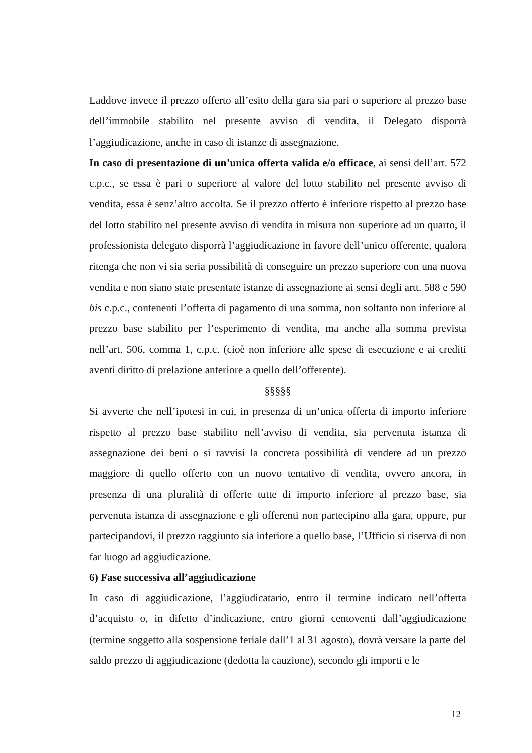Laddove invece il prezzo offerto all’esito della gara sia pari o superiore al prezzo base dell’immobile stabilito nel presente avviso di vendita, il Delegato disporrà l’aggiudicazione, anche in caso di istanze di assegnazione.
In caso di presentazione di un’unica offerta valida e/o efficace, ai sensi dell’art. 572 c.p.c., se essa è pari o superiore al valore del lotto stabilito nel presente avviso di vendita, essa è senz’altro accolta. Se il prezzo offerto è inferiore rispetto al prezzo base del lotto stabilito nel presente avviso di vendita in misura non superiore ad un quarto, il professionista delegato disporrà l’aggiudicazione in favore dell’unico offerente, qualora ritenga che non vi sia seria possibilità di conseguire un prezzo superiore con una nuova vendita e non siano state presentate istanze di assegnazione ai sensi degli artt. 588 e 590 bis c.p.c., contenenti l’offerta di pagamento di una somma, non soltanto non inferiore al prezzo base stabilito per l’esperimento di vendita, ma anche alla somma prevista nell’art. 506, comma 1, c.p.c. (cioè non inferiore alle spese di esecuzione e ai crediti aventi diritto di prelazione anteriore a quello dell’offerente).
§§§§§
Si avverte che nell’ipotesi in cui, in presenza di un’unica offerta di importo inferiore rispetto al prezzo base stabilito nell’avviso di vendita, sia pervenuta istanza di assegnazione dei beni o si ravvisi la concreta possibilità di vendere ad un prezzo maggiore di quello offerto con un nuovo tentativo di vendita, ovvero ancora, in presenza di una pluralità di offerte tutte di importo inferiore al prezzo base, sia pervenuta istanza di assegnazione e gli offerenti non partecipino alla gara, oppure, pur partecipandovi, il prezzo raggiunto sia inferiore a quello base, l’Ufficio si riserva di non far luogo ad aggiudicazione.
6) Fase successiva all’aggiudicazione
In caso di aggiudicazione, l’aggiudicatario, entro il termine indicato nell’offerta d’acquisto o, in difetto d’indicazione, entro giorni centoventi dall’aggiudicazione (termine soggetto alla sospensione feriale dall’1 al 31 agosto), dovrà versare la parte del saldo prezzo di aggiudicazione (dedotta la cauzione), secondo gli importi e le
12